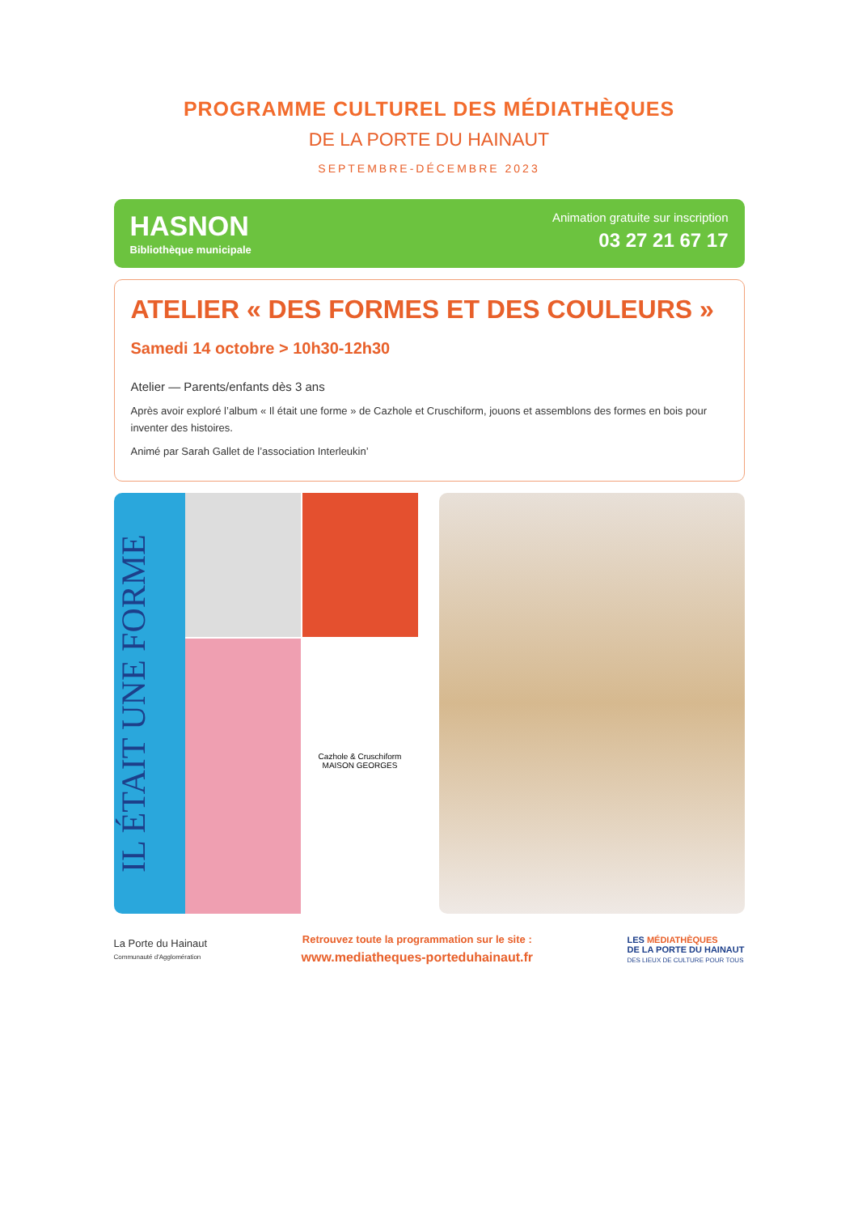PROGRAMME CULTUREL DES MÉDIATHÈQUES
DE LA PORTE DU HAINAUT
SEPTEMBRE-DÉCEMBRE 2023
HASNON
Bibliothèque municipale
Animation gratuite sur inscription
03 27 21 67 17
ATELIER « DES FORMES ET DES COULEURS »
Samedi 14 octobre > 10h30-12h30
Atelier — Parents/enfants dès 3 ans
Après avoir exploré l’album « Il était une forme » de Cazhole et Cruschiform, jouons et assemblons des formes en bois pour inventer des histoires.
Animé par Sarah Gallet de l’association Interleukin’
IL ÉTAIT UNE FORME
Cazhole & Cruschiform
MAISON GEORGES
La Porte du Hainaut
Communauté d'Agglomération
Retrouvez toute la programmation sur le site :
www.mediatheques-porteduhainaut.fr
LES MÉDIATHÈQUES
DE LA PORTE DU HAINAUT
DES LIEUX DE CULTURE POUR TOUS